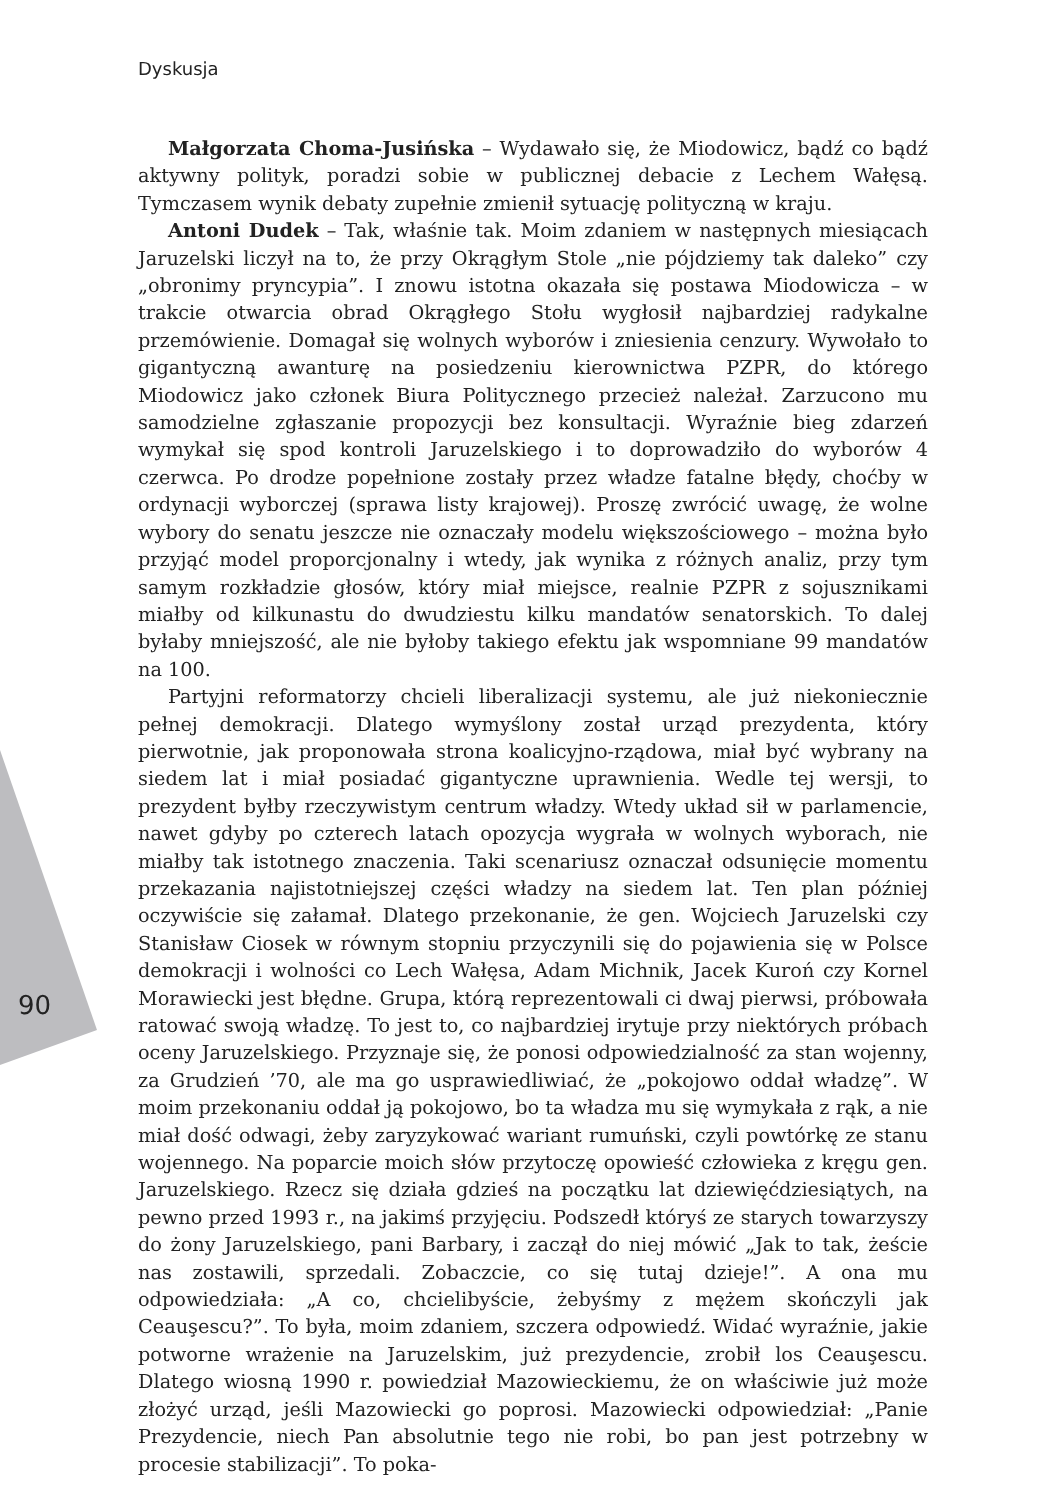Dyskusja
90
Małgorzata Choma-Jusińska – Wydawało się, że Miodowicz, bądź co bądź aktywny polityk, poradzi sobie w publicznej debacie z Lechem Wałęsą. Tymczasem wynik debaty zupełnie zmienił sytuację polityczną w kraju.
Antoni Dudek – Tak, właśnie tak. Moim zdaniem w następnych miesiącach Jaruzelski liczył na to, że przy Okrągłym Stole „nie pójdziemy tak daleko” czy „obronimy pryncypia”. I znowu istotna okazała się postawa Miodowicza – w trakcie otwarcia obrad Okrągłego Stołu wygłosił najbardziej radykalne przemówienie. Domagał się wolnych wyborów i zniesienia cenzury. Wywołało to gigantyczną awanturę na posiedzeniu kierownictwa PZPR, do którego Miodowicz jako członek Biura Politycznego przecież należał. Zarzucono mu samodzielne zgłaszanie propozycji bez konsultacji. Wyraźnie bieg zdarzeń wymykał się spod kontroli Jaruzelskiego i to doprowadziło do wyborów 4 czerwca. Po drodze popełnione zostały przez władze fatalne błędy, choćby w ordynacji wyborczej (sprawa listy krajowej). Proszę zwrócić uwagę, że wolne wybory do senatu jeszcze nie oznaczały modelu większościowego – można było przyjąć model proporcjonalny i wtedy, jak wynika z różnych analiz, przy tym samym rozkładzie głosów, który miał miejsce, realnie PZPR z sojusznikami miałby od kilkunastu do dwudziestu kilku mandatów senatorskich. To dalej byłaby mniejszość, ale nie byłoby takiego efektu jak wspomniane 99 mandatów na 100.
Partyjni reformatorzy chcieli liberalizacji systemu, ale już niekoniecznie pełnej demokracji. Dlatego wymyślony został urząd prezydenta, który pierwotnie, jak proponowała strona koalicyjno-rządowa, miał być wybrany na siedem lat i miał posiadać gigantyczne uprawnienia. Wedle tej wersji, to prezydent byłby rzeczywistym centrum władzy. Wtedy układ sił w parlamencie, nawet gdyby po czterech latach opozycja wygrała w wolnych wyborach, nie miałby tak istotnego znaczenia. Taki scenariusz oznaczał odsunięcie momentu przekazania najistotniejszej części władzy na siedem lat. Ten plan później oczywiście się załamał. Dlatego przekonanie, że gen. Wojciech Jaruzelski czy Stanisław Ciosek w równym stopniu przyczynili się do pojawienia się w Polsce demokracji i wolności co Lech Wałęsa, Adam Michnik, Jacek Kuroń czy Kornel Morawiecki jest błędne. Grupa, którą reprezentowali ci dwaj pierwsi, próbowała ratować swoją władzę. To jest to, co najbardziej irytuje przy niektórych próbach oceny Jaruzelskiego. Przyznaje się, że ponosi odpowiedzialność za stan wojenny, za Grudzień ’70, ale ma go usprawiedliwiać, że „pokojowo oddał władzę”. W moim przekonaniu oddał ją pokojowo, bo ta władza mu się wymykała z rąk, a nie miał dość odwagi, żeby zaryzykować wariant rumuński, czyli powtórkę ze stanu wojennego. Na poparcie moich słów przytoczę opowieść człowieka z kręgu gen. Jaruzelskiego. Rzecz się działa gdzieś na początku lat dziewięćdziesiątych, na pewno przed 1993 r., na jakimś przyjęciu. Podszedł któryś ze starych towarzyszy do żony Jaruzelskiego, pani Barbary, i zaczął do niej mówić „Jak to tak, żeście nas zostawili, sprzedali. Zobaczcie, co się tutaj dzieje!”. A ona mu odpowiedziała: „A co, chcielibyście, żebyśmy z mężem skończyli jak Ceauşescu?”. To była, moim zdaniem, szczera odpowiedź. Widać wyraźnie, jakie potworne wrażenie na Jaruzelskim, już prezydencie, zrobił los Ceauşescu. Dlatego wiosną 1990 r. powiedział Mazowieckiemu, że on właściwie już może złożyć urząd, jeśli Mazowiecki go poprosi. Mazowiecki odpowiedział: „Panie Prezydencie, niech Pan absolutnie tego nie robi, bo pan jest potrzebny w procesie stabilizacji”. To poka-